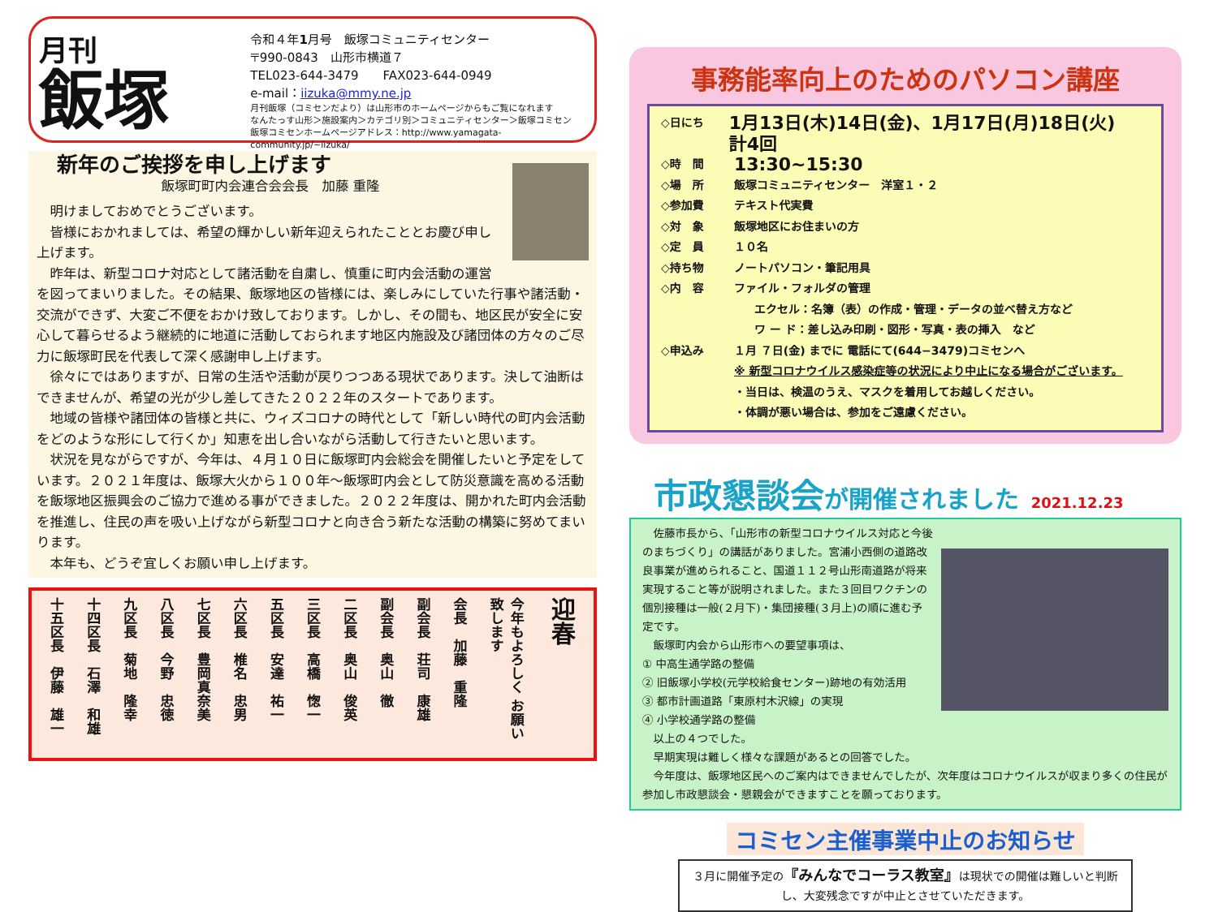月刊
飯塚
令和４年1月号　飯塚コミュニティセンター
〒990-0843　山形市横道７
TEL023-644-3479　　FAX023-644-0949
e-mail：iizuka@mmy.ne.jp
月刊飯塚（コミセンだより）は山形市のホームページからもご覧になれます
なんたっす山形＞施設案内＞カテゴリ別＞コミュニティセンター＞飯塚コミセン
飯塚コミセンホームページアドレス：http://www.yamagata-community.jp/~iizuka/
新年のご挨拶を申し上げます
飯塚町町内会連合会会長　加藤 重隆
　明けましておめでとうございます。
　皆様におかれましては、希望の輝かしい新年迎えられたこととお慶び申し上げます。
　昨年は、新型コロナ対応として諸活動を自粛し、慎重に町内会活動の運営を図ってまいりました。その結果、飯塚地区の皆様には、楽しみにしていた行事や諸活動・交流ができず、大変ご不便をおかけ致しております。しかし、その間も、地区民が安全に安心して暮らせるよう継続的に地道に活動しておられます地区内施設及び諸団体の方々のご尽力に飯塚町民を代表して深く感謝申し上げます。
　徐々にではありますが、日常の生活や活動が戻りつつある現状であります。決して油断はできませんが、希望の光が少し差してきた２０２２年のスタートであります。
　地域の皆様や諸団体の皆様と共に、ウィズコロナの時代として「新しい時代の町内会活動をどのような形にして行くか」知恵を出し合いながら活動して行きたいと思います。
　状況を見ながらですが、今年は、４月１０日に飯塚町内会総会を開催したいと予定をしています。２０２１年度は、飯塚大火から１００年～飯塚町内会として防災意識を高める活動を飯塚地区振興会のご協力で進める事ができました。２０２２年度は、開かれた町内会活動を推進し、住民の声を吸い上げながら新型コロナと向き合う新たな活動の構築に努めてまいります。
　本年も、どうぞ宜しくお願い申し上げます。
迎春
今年もよろしく お願い致します
会長　加藤　重隆
副会長　荘司　康雄
副会長　奥山　徹
二区長　奥山　俊英
三区長　高橋　愡一
五区長　安達　祐一
六区長　椎名　忠男
七区長　豊岡真奈美
八区長　今野　忠徳
九区長　菊地　隆幸
十四区長　石澤　和雄
十五区長　伊藤　雄一
事務能率向上のためのパソコン講座
◇日にち 1月13日(木)14日(金)、1月17日(月)18日(火)　計4回
◇時　間 13:30~15:30
◇場　所 飯塚コミュニティセンター　洋室１・２
◇参加費 テキスト代実費
◇対　象 飯塚地区にお住まいの方
◇定　員 １０名
◇持ち物 ノートパソコン・筆記用具
◇内　容 ファイル・フォルダの管理
エクセル：名簿（表）の作成・管理・データの並べ替え方など
ワ ー ド：差し込み印刷・図形・写真・表の挿入　など
◇申込み １月 ７日(金) までに 電話にて(644−3479)コミセンへ
※ 新型コロナウイルス感染症等の状況により中止になる場合がございます。
・当日は、検温のうえ、マスクを着用してお越しください。
・体調が悪い場合は、参加をご遠慮ください。
市政懇談会が開催されました 2021.12.23
　佐藤市長から、「山形市の新型コロナウイルス対応と今後のまちづくり」の講話がありました。宮浦小西側の道路改良事業が進められること、国道１１２号山形南道路が将来実現すること等が説明されました。また３回目ワクチンの個別接種は一般(２月下)・集団接種(３月上)の順に進む予定です。
　飯塚町内会から山形市への要望事項は、
① 中高生通学路の整備
② 旧飯塚小学校(元学校給食センター)跡地の有効活用
③ 都市計画道路「東原村木沢線」の実現
④ 小学校通学路の整備
　以上の４つでした。
　早期実現は難しく様々な課題があるとの回答でした。
　今年度は、飯塚地区民へのご案内はできませんでしたが、次年度はコロナウイルスが収まり多くの住民が参加し市政懇談会・懇親会ができますことを願っております。
コミセン主催事業中止のお知らせ
３月に開催予定の『みんなでコーラス教室』は現状での開催は難しいと判断し、大変残念ですが中止とさせていただきます。